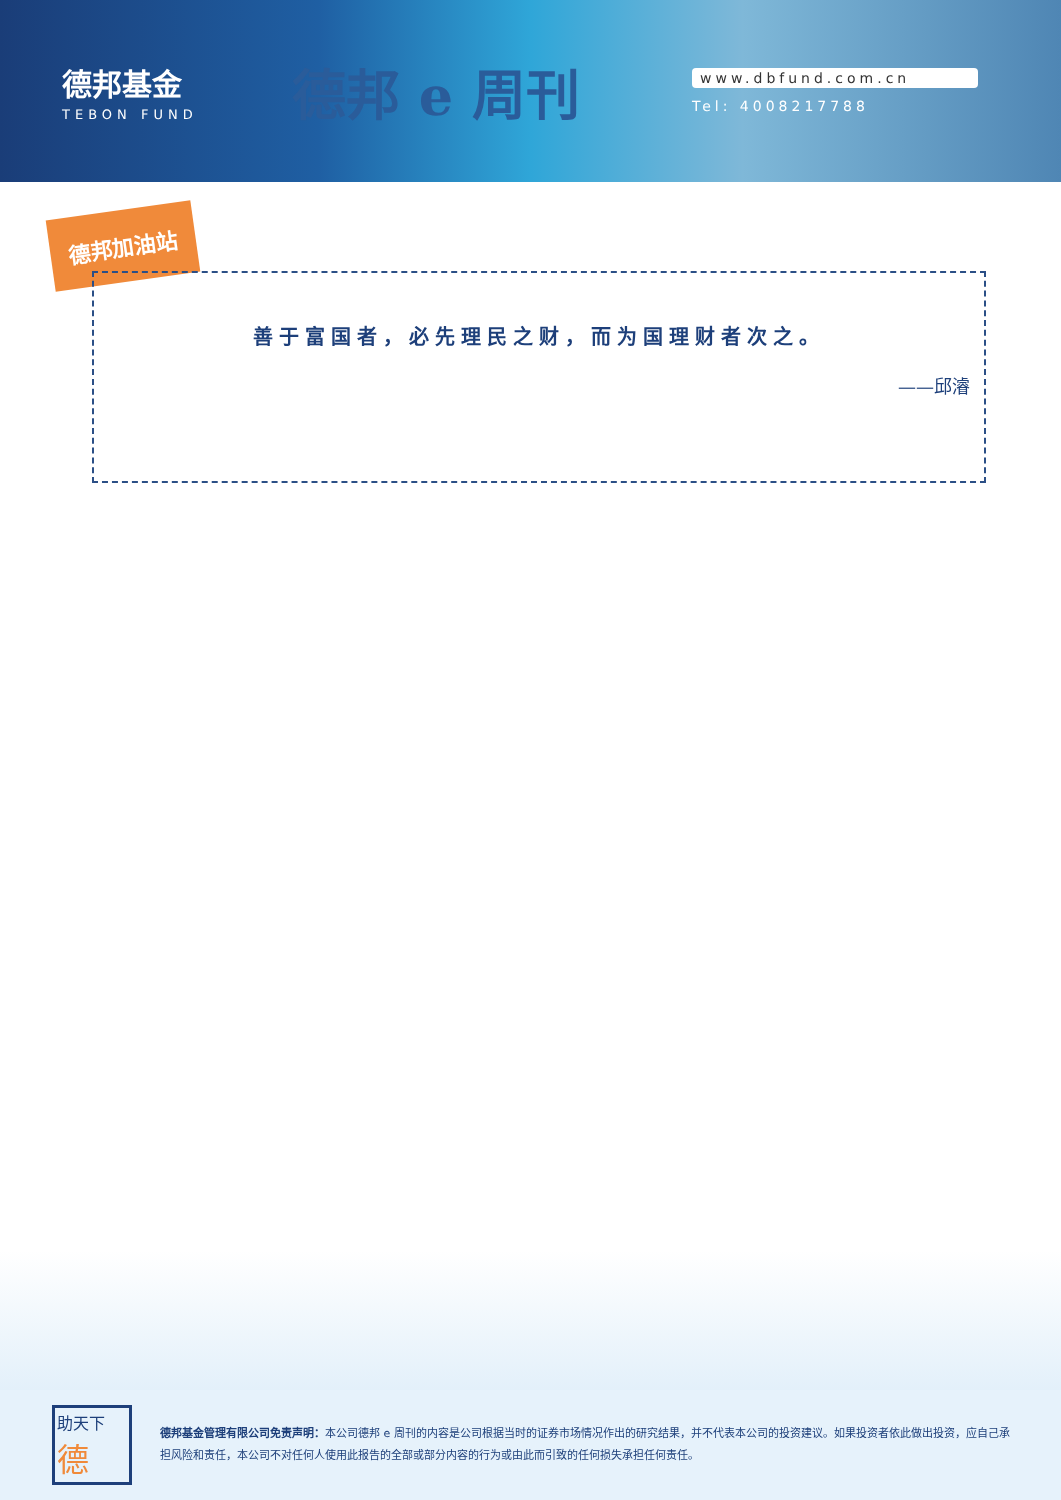德邦基金
TEBON FUND
德邦 e 周刊
www.dbfund.com.cn
Tel: 4008217788
德邦加油站
善于富国者，必先理民之财，而为国理财者次之。
——邱濬
助天下德
德邦基金管理有限公司免责声明：本公司德邦 e 周刊的内容是公司根据当时的证券市场情况作出的研究结果，并不代表本公司的投资建议。如果投资者依此做出投资，应自己承担风险和责任，本公司不对任何人使用此报告的全部或部分内容的行为或由此而引致的任何损失承担任何责任。